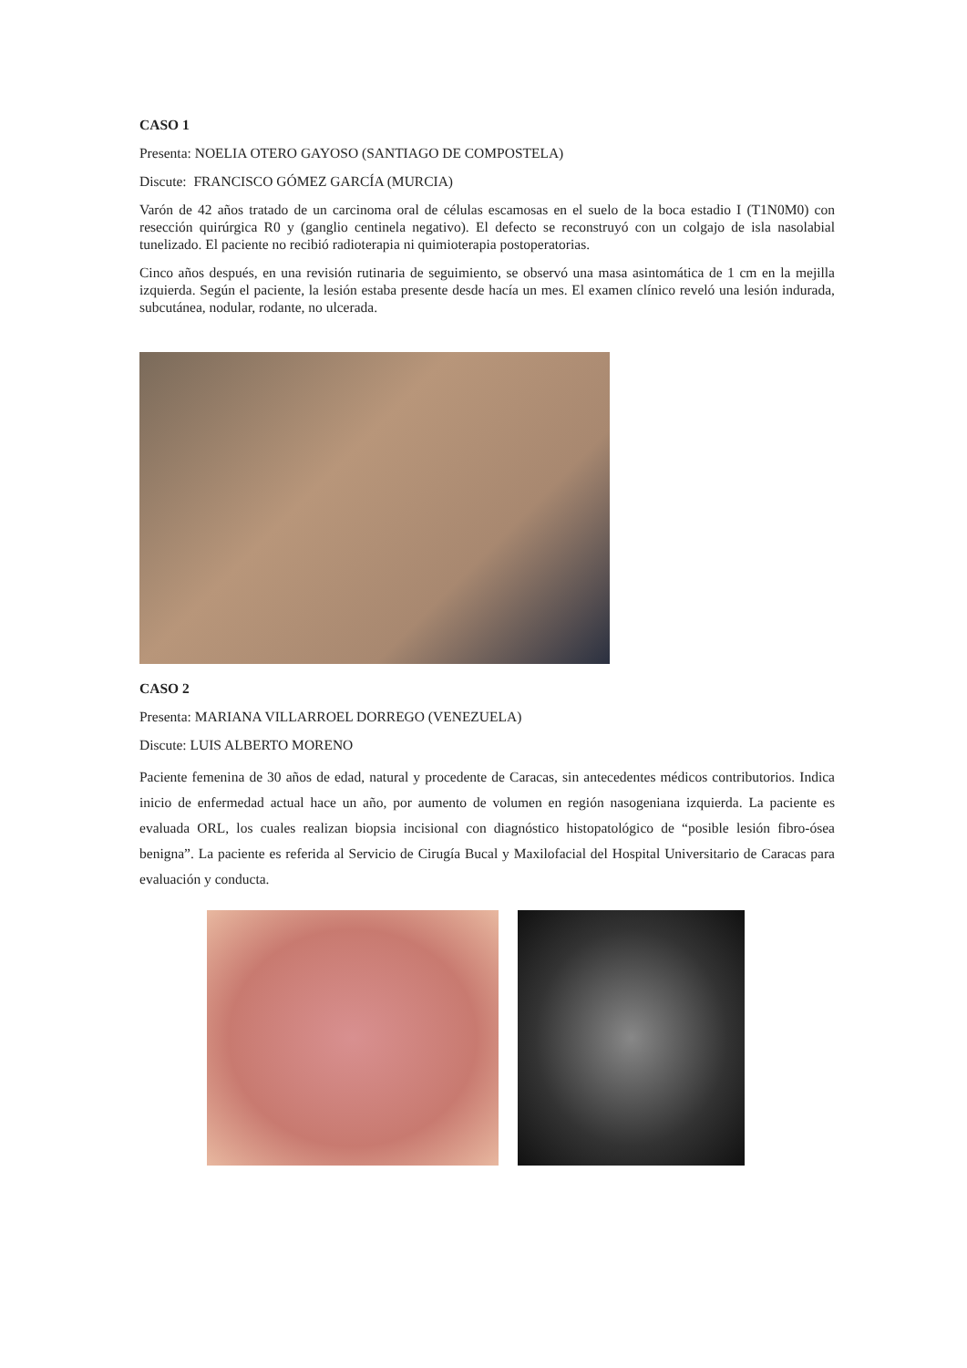CASO 1
Presenta: NOELIA OTERO GAYOSO (SANTIAGO DE COMPOSTELA)
Discute: FRANCISCO GÓMEZ GARCÍA (MURCIA)
Varón de 42 años tratado de un carcinoma oral de células escamosas en el suelo de la boca estadio I (T1N0M0) con resección quirúrgica R0 y (ganglio centinela negativo). El defecto se reconstruyó con un colgajo de isla nasolabial tunelizado. El paciente no recibió radioterapia ni quimioterapia postoperatorias.
Cinco años después, en una revisión rutinaria de seguimiento, se observó una masa asintomática de 1 cm en la mejilla izquierda. Según el paciente, la lesión estaba presente desde hacía un mes. El examen clínico reveló una lesión indurada, subcutánea, nodular, rodante, no ulcerada.
CASO 2
Presenta: MARIANA VILLARROEL DORREGO (VENEZUELA)
Discute: LUIS ALBERTO MORENO
Paciente femenina de 30 años de edad, natural y procedente de Caracas, sin antecedentes médicos contributorios. Indica inicio de enfermedad actual hace un año, por aumento de volumen en región nasogeniana izquierda. La paciente es evaluada ORL, los cuales realizan biopsia incisional con diagnóstico histopatológico de “posible lesión fibro-ósea benigna”. La paciente es referida al Servicio de Cirugía Bucal y Maxilofacial del Hospital Universitario de Caracas para evaluación y conducta.